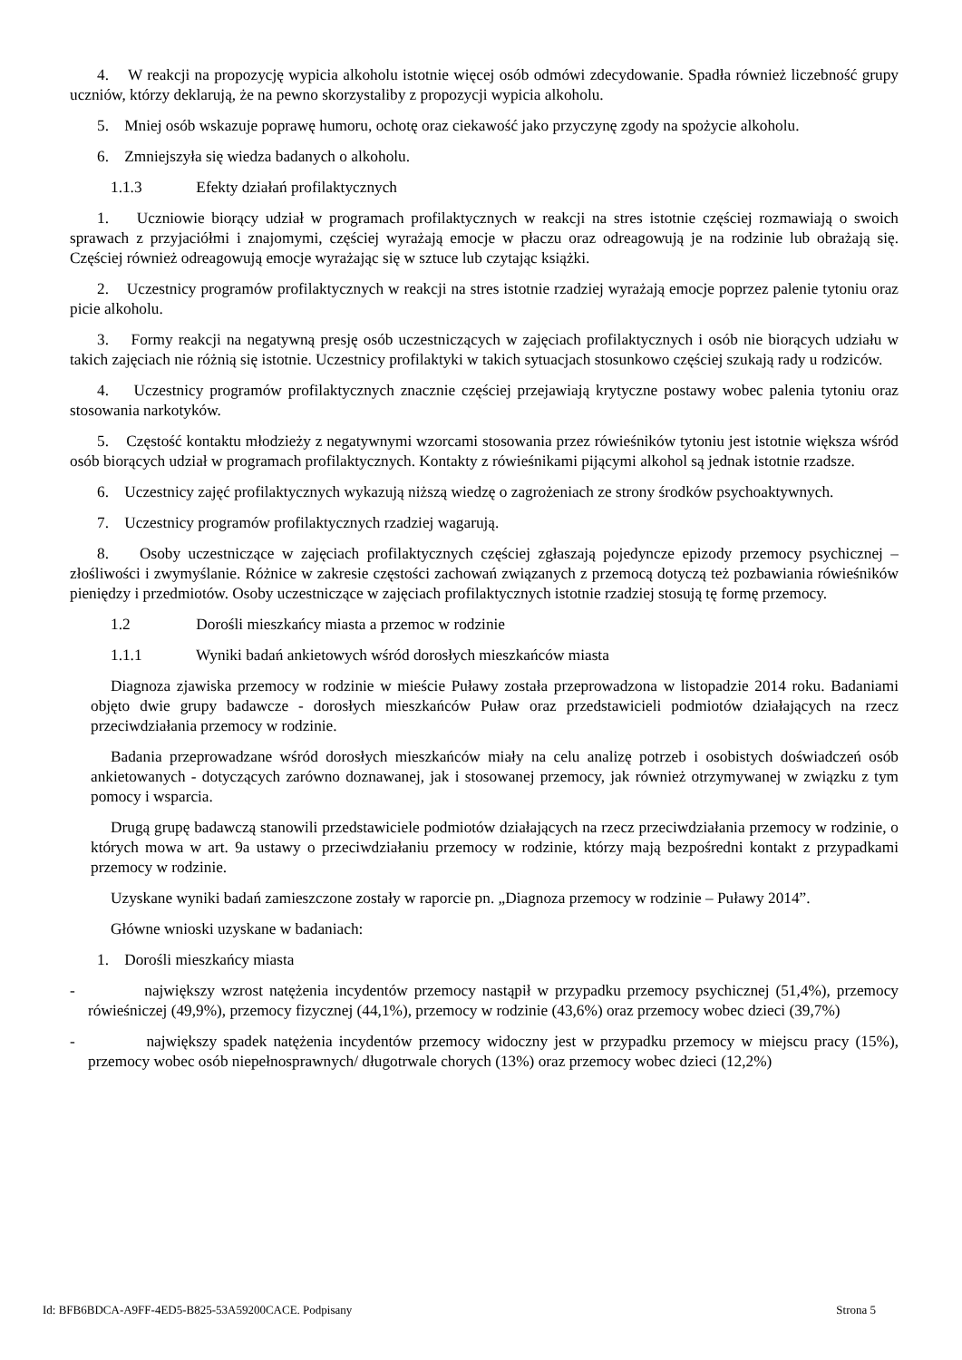4. W reakcji na propozycję wypicia alkoholu istotnie więcej osób odmówi zdecydowanie. Spadła również liczebność grupy uczniów, którzy deklarują, że na pewno skorzystaliby z propozycji wypicia alkoholu.
5. Mniej osób wskazuje poprawę humoru, ochotę oraz ciekawość jako przyczynę zgody na spożycie alkoholu.
6. Zmniejszyła się wiedza badanych o alkoholu.
1.1.3 Efekty działań profilaktycznych
1. Uczniowie biorący udział w programach profilaktycznych w reakcji na stres istotnie częściej rozmawiają o swoich sprawach z przyjaciółmi i znajomymi, częściej wyrażają emocje w płaczu oraz odreagowują je na rodzinie lub obrażają się. Częściej również odreagowują emocje wyrażając się w sztuce lub czytając książki.
2. Uczestnicy programów profilaktycznych w reakcji na stres istotnie rzadziej wyrażają emocje poprzez palenie tytoniu oraz picie alkoholu.
3. Formy reakcji na negatywną presję osób uczestniczących w zajęciach profilaktycznych i osób nie biorących udziału w takich zajęciach nie różnią się istotnie. Uczestnicy profilaktyki w takich sytuacjach stosunkowo częściej szukają rady u rodziców.
4. Uczestnicy programów profilaktycznych znacznie częściej przejawiają krytyczne postawy wobec palenia tytoniu oraz stosowania narkotyków.
5. Częstość kontaktu młodzieży z negatywnymi wzorcami stosowania przez rówieśników tytoniu jest istotnie większa wśród osób biorących udział w programach profilaktycznych. Kontakty z rówieśnikami pijącymi alkohol są jednak istotnie rzadsze.
6. Uczestnicy zajęć profilaktycznych wykazują niższą wiedzę o zagrożeniach ze strony środków psychoaktywnych.
7. Uczestnicy programów profilaktycznych rzadziej wagarują.
8. Osoby uczestniczące w zajęciach profilaktycznych częściej zgłaszają pojedyncze epizody przemocy psychicznej – złośliwości i zwymyślanie. Różnice w zakresie częstości zachowań związanych z przemocą dotyczą też pozbawiania rówieśników pieniędzy i przedmiotów. Osoby uczestniczące w zajęciach profilaktycznych istotnie rzadziej stosują tę formę przemocy.
1.2 Dorośli mieszkańcy miasta a przemoc w rodzinie
1.1.1 Wyniki badań ankietowych wśród dorosłych mieszkańców miasta
Diagnoza zjawiska przemocy w rodzinie w mieście Puławy została przeprowadzona w listopadzie 2014 roku. Badaniami objęto dwie grupy badawcze - dorosłych mieszkańców Puław oraz przedstawicieli podmiotów działających na rzecz przeciwdziałania przemocy w rodzinie.
Badania przeprowadzane wśród dorosłych mieszkańców miały na celu analizę potrzeb i osobistych doświadczeń osób ankietowanych - dotyczących zarówno doznawanej, jak i stosowanej przemocy, jak również otrzymywanej w związku z tym pomocy i wsparcia.
Drugą grupę badawczą stanowili przedstawiciele podmiotów działających na rzecz przeciwdziałania przemocy w rodzinie, o których mowa w art. 9a ustawy o przeciwdziałaniu przemocy w rodzinie, którzy mają bezpośredni kontakt z przypadkami przemocy w rodzinie.
Uzyskane wyniki badań zamieszczone zostały w raporcie pn. „Diagnoza przemocy w rodzinie – Puławy 2014”.
Główne wnioski uzyskane w badaniach:
1. Dorośli mieszkańcy miasta
- największy wzrost natężenia incydentów przemocy nastąpił w przypadku przemocy psychicznej (51,4%), przemocy rówieśniczej (49,9%), przemocy fizycznej (44,1%), przemocy w rodzinie (43,6%) oraz przemocy wobec dzieci (39,7%)
- największy spadek natężenia incydentów przemocy widoczny jest w przypadku przemocy w miejscu pracy (15%), przemocy wobec osób niepełnosprawnych/ długotrwale chorych (13%) oraz przemocy wobec dzieci (12,2%)
Id: BFB6BDCA-A9FF-4ED5-B825-53A59200CACE. Podpisany Strona 5